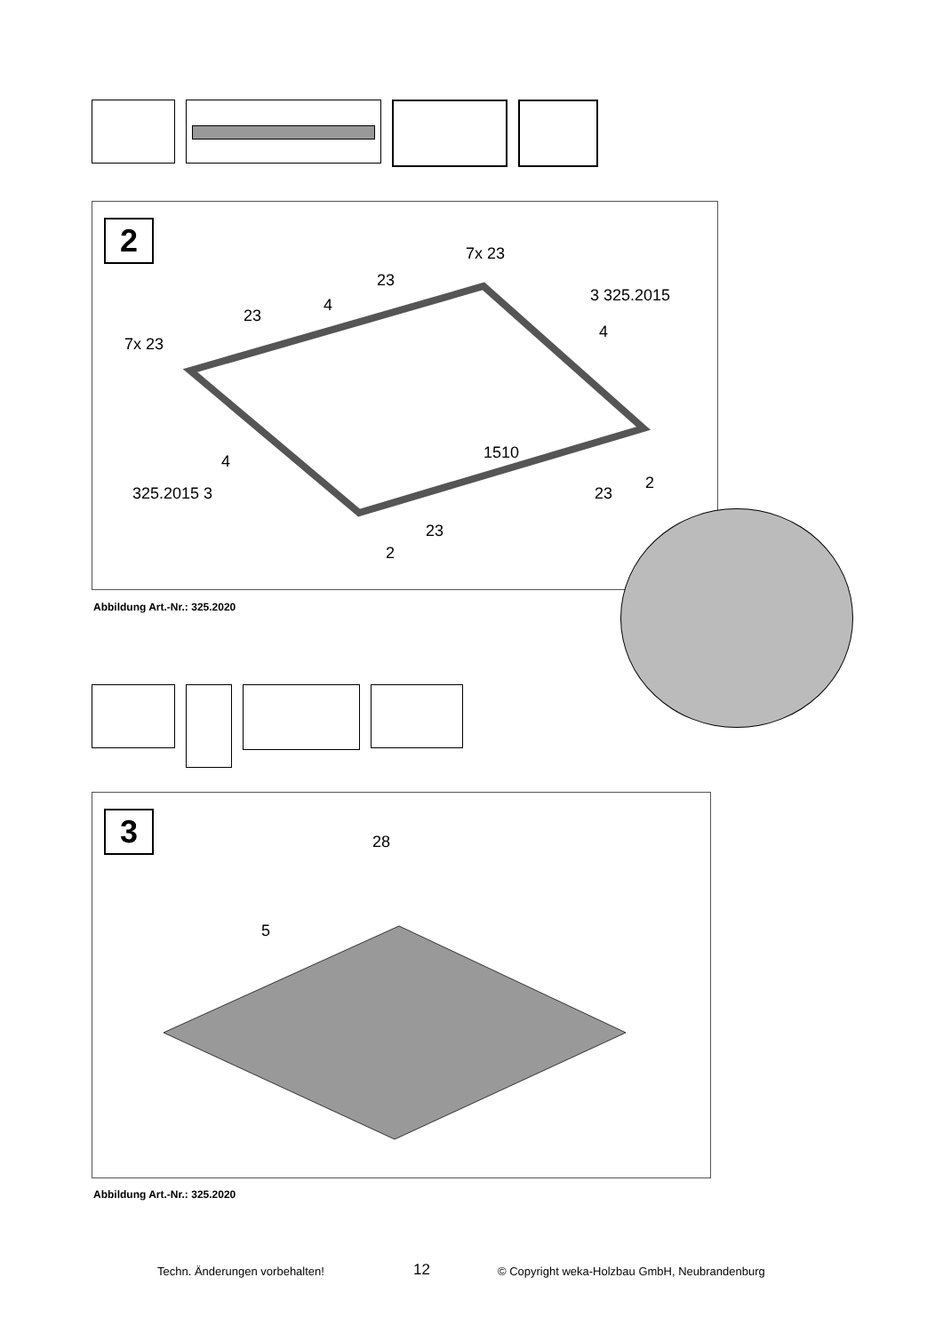2 7x 23
23
4
23
7x 23
3 325.2015
4
1510
4
325.2015 3 23
2
23
2
Abbildung Art.-Nr.: 325.2020
3 28
5
Abbildung Art.-Nr.: 325.2020
Techn. Änderungen vorbehalten! 12 © Copyright weka-Holzbau GmbH, Neubrandenburg